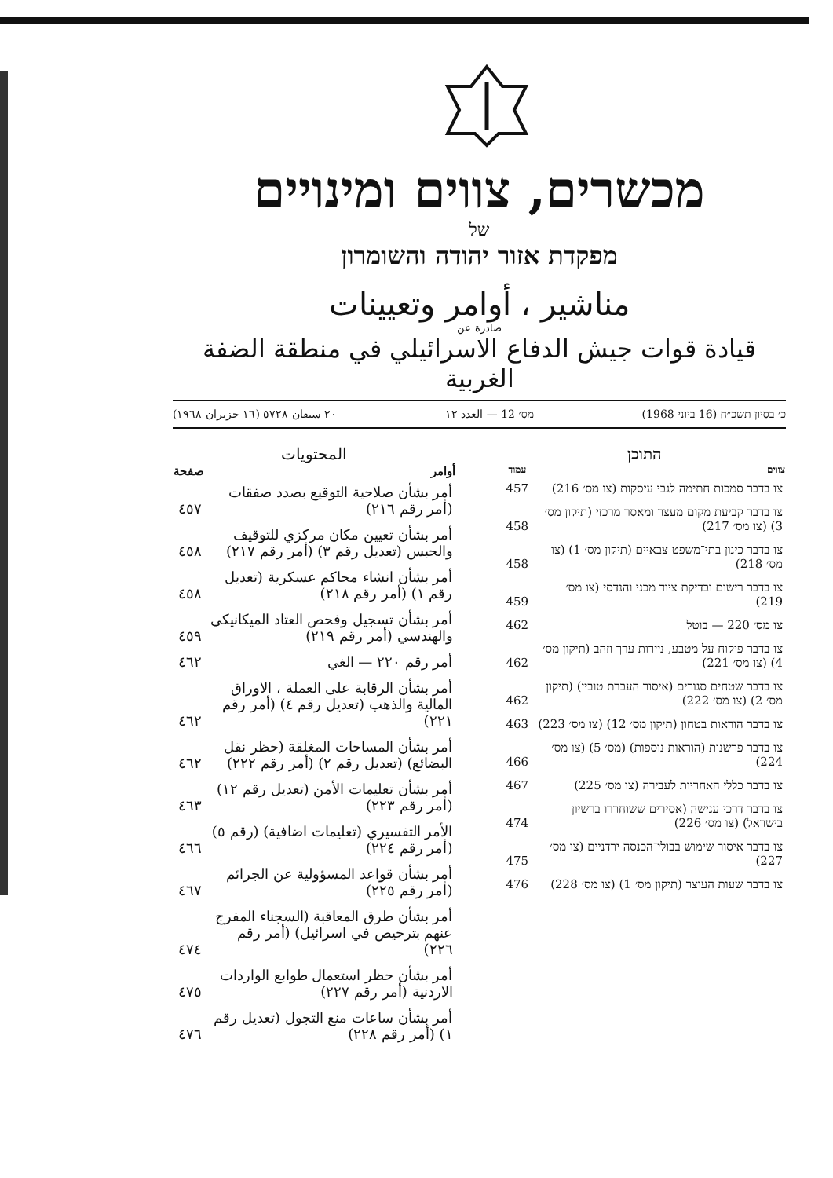מכשרים, צווים ומינויים
של
מפקדת אזור יהודה והשומרון
مناشير ، أوامر وتعيينات
صادرة عن
قيادة قوات جيش الدفاع الاسرائيلي في منطقة الضفة الغربية
כ׳ בסיון תשכ״ח (16 ביוני 1968) מס׳ 12 — العدد ١٢ ٢٠ سيفان ٥٧٢٨ (١٦ حزيران ١٩٦٨)
התוכן
| צווים | עמוד |
| --- | --- |
| צו בדבר סמכות חתימה לגבי עיסקות (צו מס׳ 216) | 457 |
| צו בדבר קביעת מקום מעצר ומאסר מרכזי (תיקון מס׳ 3) (צו מס׳ 217) | 458 |
| צו בדבר כינון בתי־משפט צבאיים (תיקון מס׳ 1) (צו מס׳ 218) | 458 |
| צו בדבר רישום ובדיקת ציוד מכני והנדסי (צו מס׳ 219) | 459 |
| צו מס׳ 220 — בוטל | 462 |
| צו בדבר פיקוח על מטבע, ניירות ערך וזהב (תיקון מס׳ 4) (צו מס׳ 221) | 462 |
| צו בדבר שטחים סגורים (איסור העברת טובין) (תיקון מס׳ 2) (צו מס׳ 222) | 462 |
| צו בדבר הוראות בטחון (תיקון מס׳ 12) (צו מס׳ 223) | 463 |
| צו בדבר פרשנות (הוראות נוספות) (מס׳ 5) (צו מס׳ 224) | 466 |
| צו בדבר כללי האחריות לעבירה (צו מס׳ 225) | 467 |
| צו בדבר דרכי ענישה (אסירים ששוחררו ברשיון בישראל) (צו מס׳ 226) | 474 |
| צו בדבר איסור שימוש בבולי־הכנסה ירדניים (צו מס׳ 227) | 475 |
| צו בדבר שעות העוצר (תיקון מס׳ 1) (צו מס׳ 228) | 476 |
المحتويات
| أوامر | صفحة |
| --- | --- |
| أمر بشأن صلاحية التوقيع بصدد صفقات (أمر رقم ٢١٦) | ٤٥٧ |
| أمر بشأن تعيين مكان مركزي للتوقيف والحبس (تعديل رقم ٣) (أمر رقم ٢١٧) | ٤٥٨ |
| أمر بشأن انشاء محاكم عسكرية (تعديل رقم ١) (أمر رقم ٢١٨) | ٤٥٨ |
| أمر بشأن تسجيل وفحص العتاد الميكانيكي والهندسي (أمر رقم ٢١٩) | ٤٥٩ |
| أمر رقم ٢٢٠ — الغي | ٤٦٢ |
| أمر بشأن الرقابة على العملة ، الاوراق المالية والذهب (تعديل رقم ٤) (أمر رقم ٢٢١) | ٤٦٢ |
| أمر بشأن المساحات المغلقة (حظر نقل البضائع) (تعديل رقم ٢) (أمر رقم ٢٢٢) | ٤٦٢ |
| أمر بشأن تعليمات الأمن (تعديل رقم ١٢) (أمر رقم ٢٢٣) | ٤٦٣ |
| الأمر التفسيري (تعليمات اضافية) (رقم ٥) (أمر رقم ٢٢٤) | ٤٦٦ |
| أمر بشأن قواعد المسؤولية عن الجرائم (أمر رقم ٢٢٥) | ٤٦٧ |
| أمر بشأن طرق المعاقبة (السجناء المفرج عنهم بترخيص في اسرائيل) (أمر رقم ٢٢٦) | ٤٧٤ |
| أمر بشأن حظر استعمال طوابع الواردات الاردنية (أمر رقم ٢٢٧) | ٤٧٥ |
| أمر بشأن ساعات منع التجول (تعديل رقم ١) (أمر رقم ٢٢٨) | ٤٧٦ |